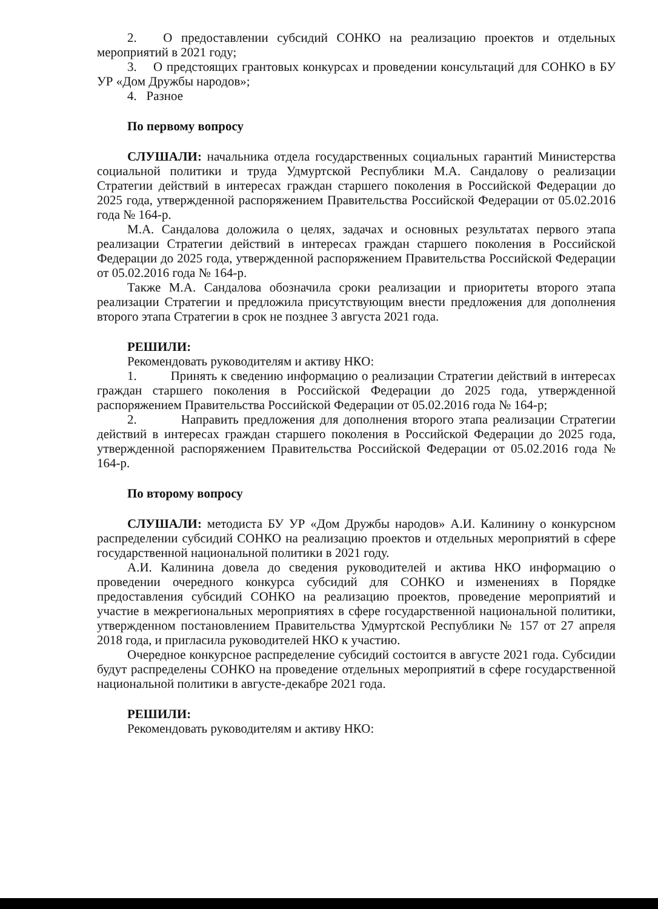2. О предоставлении субсидий СОНКО на реализацию проектов и отдельных мероприятий в 2021 году;
3. О предстоящих грантовых конкурсах и проведении консультаций для СОНКО в БУ УР «Дом Дружбы народов»;
4. Разное
По первому вопросу
СЛУШАЛИ: начальника отдела государственных социальных гарантий Министерства социальной политики и труда Удмуртской Республики М.А. Сандалову о реализации Стратегии действий в интересах граждан старшего поколения в Российской Федерации до 2025 года, утвержденной распоряжением Правительства Российской Федерации от 05.02.2016 года № 164-р.
М.А. Сандалова доложила о целях, задачах и основных результатах первого этапа реализации Стратегии действий в интересах граждан старшего поколения в Российской Федерации до 2025 года, утвержденной распоряжением Правительства Российской Федерации от 05.02.2016 года № 164-р.
Также М.А. Сандалова обозначила сроки реализации и приоритеты второго этапа реализации Стратегии и предложила присутствующим внести предложения для дополнения второго этапа Стратегии в срок не позднее 3 августа 2021 года.
РЕШИЛИ:
Рекомендовать руководителям и активу НКО:
1. Принять к сведению информацию о реализации Стратегии действий в интересах граждан старшего поколения в Российской Федерации до 2025 года, утвержденной распоряжением Правительства Российской Федерации от 05.02.2016 года № 164-р;
2. Направить предложения для дополнения второго этапа реализации Стратегии действий в интересах граждан старшего поколения в Российской Федерации до 2025 года, утвержденной распоряжением Правительства Российской Федерации от 05.02.2016 года № 164-р.
По второму вопросу
СЛУШАЛИ: методиста БУ УР «Дом Дружбы народов» А.И. Калинину о конкурсном распределении субсидий СОНКО на реализацию проектов и отдельных мероприятий в сфере государственной национальной политики в 2021 году.
А.И. Калинина довела до сведения руководителей и актива НКО информацию о проведении очередного конкурса субсидий для СОНКО и изменениях в Порядке предоставления субсидий СОНКО на реализацию проектов, проведение мероприятий и участие в межрегиональных мероприятиях в сфере государственной национальной политики, утвержденном постановлением Правительства Удмуртской Республики № 157 от 27 апреля 2018 года, и пригласила руководителей НКО к участию.
Очередное конкурсное распределение субсидий состоится в августе 2021 года. Субсидии будут распределены СОНКО на проведение отдельных мероприятий в сфере государственной национальной политики в августе-декабре 2021 года.
РЕШИЛИ:
Рекомендовать руководителям и активу НКО: